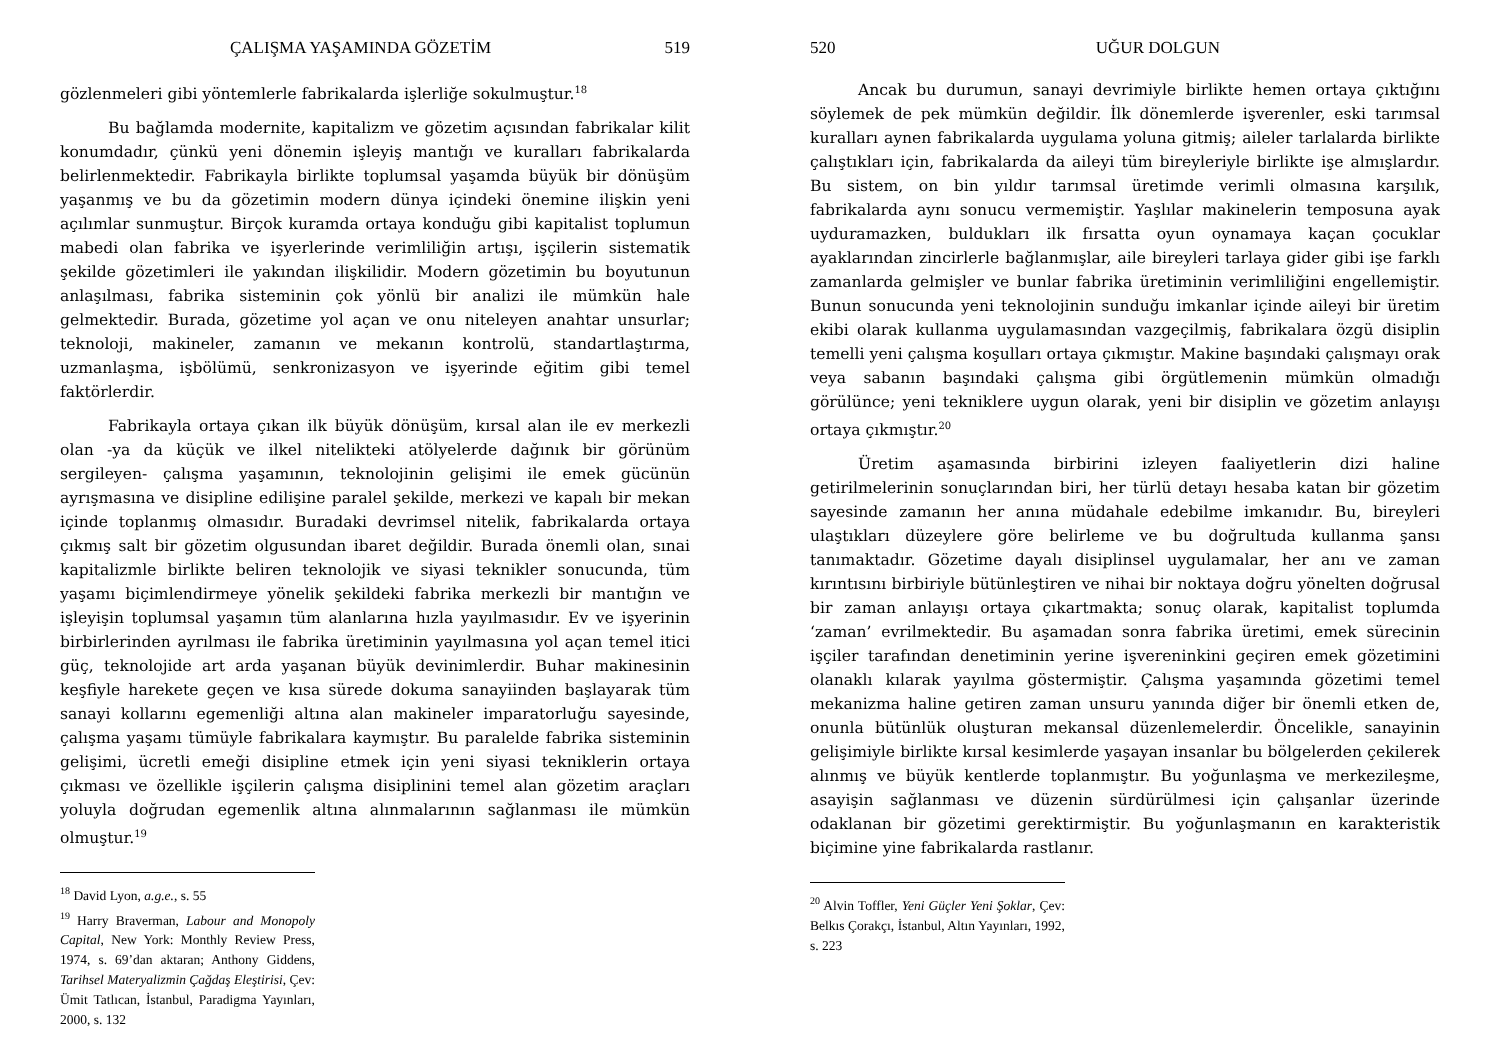ÇALIŞMA YAŞAMINDA GÖZETİM 519
gözlenmeleri gibi yöntemlerle fabrikalarda işlerliğe sokulmuştur.<sup>18</sup>
Bu bağlamda modernite, kapitalizm ve gözetim açısından fabrikalar kilit konumdadır, çünkü yeni dönemin işleyiş mantığı ve kuralları fabrikalarda belirlenmektedir. Fabrikayla birlikte toplumsal yaşamda büyük bir dönüşüm yaşanmış ve bu da gözetimin modern dünya içindeki önemine ilişkin yeni açılımlar sunmuştur. Birçok kuramda ortaya konduğu gibi kapitalist toplumun mabedi olan fabrika ve işyerlerinde verimliliğin artışı, işçilerin sistematik şekilde gözetimleri ile yakından ilişkilidir. Modern gözetimin bu boyutunun anlaşılması, fabrika sisteminin çok yönlü bir analizi ile mümkün hale gelmektedir. Burada, gözetime yol açan ve onu niteleyen anahtar unsurlar; teknoloji, makineler, zamanın ve mekanın kontrolü, standartlaştırma, uzmanlaşma, işbölümü, senkronizasyon ve işyerinde eğitim gibi temel faktörlerdir.
Fabrikayla ortaya çıkan ilk büyük dönüşüm, kırsal alan ile ev merkezli olan -ya da küçük ve ilkel nitelikteki atölyelerde dağınık bir görünüm sergileyen- çalışma yaşamının, teknolojinin gelişimi ile emek gücünün ayrışmasına ve disipline edilişine paralel şekilde, merkezi ve kapalı bir mekan içinde toplanmış olmasıdır. Buradaki devrimsel nitelik, fabrikalarda ortaya çıkmış salt bir gözetim olgusundan ibaret değildir. Burada önemli olan, sınai kapitalizmle birlikte beliren teknolojik ve siyasi teknikler sonucunda, tüm yaşamı biçimlendirmeye yönelik şekildeki fabrika merkezli bir mantığın ve işleyişin toplumsal yaşamın tüm alanlarına hızla yayılmasıdır. Ev ve işyerinin birbirlerinden ayrılması ile fabrika üretiminin yayılmasına yol açan temel itici güç, teknolojide art arda yaşanan büyük devinimlerdir. Buhar makinesinin keşfiyle harekete geçen ve kısa sürede dokuma sanayiinden başlayarak tüm sanayi kollarını egemenliği altına alan makineler imparatorluğu sayesinde, çalışma yaşamı tümüyle fabrikalara kaymıştır. Bu paralelde fabrika sisteminin gelişimi, ücretli emeği disipline etmek için yeni siyasi tekniklerin ortaya çıkması ve özellikle işçilerin çalışma disiplinini temel alan gözetim araçları yoluyla doğrudan egemenlik altına alınmalarının sağlanması ile mümkün olmuştur.<sup>19</sup>
<sup>18</sup> David Lyon, a.g.e., s. 55
<sup>19</sup> Harry Braverman, Labour and Monopoly Capital, New York: Monthly Review Press, 1974, s. 69’dan aktaran; Anthony Giddens, Tarihsel Materyalizmin Çağdaş Eleştirisi, Çev: Ümit Tatlıcan, İstanbul, Paradigma Yayınları, 2000, s. 132
520 UĞUR DOLGUN
Ancak bu durumun, sanayi devrimiyle birlikte hemen ortaya çıktığını söylemek de pek mümkün değildir. İlk dönemlerde işverenler, eski tarımsal kuralları aynen fabrikalarda uygulama yoluna gitmiş; aileler tarlalarda birlikte çalıştıkları için, fabrikalarda da aileyi tüm bireyleriyle birlikte işe almışlardır. Bu sistem, on bin yıldır tarımsal üretimde verimli olmasına karşılık, fabrikalarda aynı sonucu vermemiştir. Yaşlılar makinelerin temposuna ayak uyduramazken, buldukları ilk fırsatta oyun oynamaya kaçan çocuklar ayaklarından zincirlerle bağlanmışlar, aile bireyleri tarlaya gider gibi işe farklı zamanlarda gelmişler ve bunlar fabrika üretiminin verimliliğini engellemiştir. Bunun sonucunda yeni teknolojinin sunduğu imkanlar içinde aileyi bir üretim ekibi olarak kullanma uygulamasından vazgeçilmiş, fabrikalara özgü disiplin temelli yeni çalışma koşulları ortaya çıkmıştır. Makine başındaki çalışmayı orak veya sabanın başındaki çalışma gibi örgütlemenin mümkün olmadığı görülünce; yeni tekniklere uygun olarak, yeni bir disiplin ve gözetim anlayışı ortaya çıkmıştır.<sup>20</sup>
Üretim aşamasında birbirini izleyen faaliyetlerin dizi haline getirilmelerinin sonuçlarından biri, her türlü detayı hesaba katan bir gözetim sayesinde zamanın her anına müdahale edebilme imkanıdır. Bu, bireyleri ulaştıkları düzeylere göre belirleme ve bu doğrultuda kullanma şansı tanımaktadır. Gözetime dayalı disiplinsel uygulamalar, her anı ve zaman kırıntısını birbiriyle bütünleştiren ve nihai bir noktaya doğru yönelten doğrusal bir zaman anlayışı ortaya çıkartmakta; sonuç olarak, kapitalist toplumda ‘zaman’ evrilmektedir. Bu aşamadan sonra fabrika üretimi, emek sürecinin işçiler tarafından denetiminin yerine işvereninkini geçiren emek gözetimini olanaklı kılarak yayılma göstermiştir. Çalışma yaşamında gözetimi temel mekanizma haline getiren zaman unsuru yanında diğer bir önemli etken de, onunla bütünlük oluşturan mekansal düzenlemelerdir. Öncelikle, sanayinin gelişimiyle birlikte kırsal kesimlerde yaşayan insanlar bu bölgelerden çekilerek alınmış ve büyük kentlerde toplanmıştır. Bu yoğunlaşma ve merkezileşme, asayişin sağlanması ve düzenin sürdürülmesi için çalışanlar üzerinde odaklanan bir gözetimi gerektirmiştir. Bu yoğunlaşmanın en karakteristik biçimine yine fabrikalarda rastlanır.
<sup>20</sup> Alvin Toffler, Yeni Güçler Yeni Şoklar, Çev: Belkıs Çorakçı, İstanbul, Altın Yayınları, 1992, s. 223